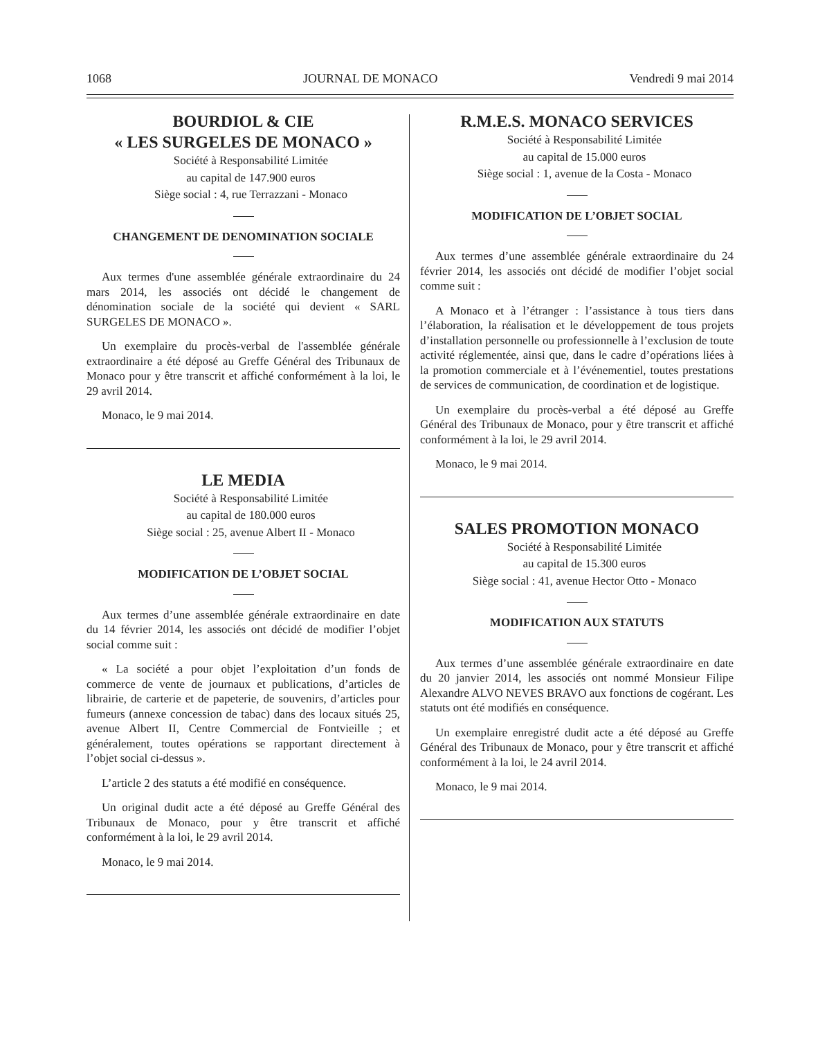1068 JOURNAL DE MONACO Vendredi 9 mai 2014
BOURDIOL & CIE
« LES SURGELES DE MONACO »
Société à Responsabilité Limitée
au capital de 147.900 euros
Siège social : 4, rue Terrazzani - Monaco
CHANGEMENT DE DENOMINATION SOCIALE
Aux termes d'une assemblée générale extraordinaire du 24 mars 2014, les associés ont décidé le changement de dénomination sociale de la société qui devient « SARL SURGELES DE MONACO ».
Un exemplaire du procès-verbal de l'assemblée générale extraordinaire a été déposé au Greffe Général des Tribunaux de Monaco pour y être transcrit et affiché conformément à la loi, le 29 avril 2014.
Monaco, le 9 mai 2014.
LE MEDIA
Société à Responsabilité Limitée
au capital de 180.000 euros
Siège social : 25, avenue Albert II - Monaco
MODIFICATION DE L’OBJET SOCIAL
Aux termes d’une assemblée générale extraordinaire en date du 14 février 2014, les associés ont décidé de modifier l’objet social comme suit :
« La société a pour objet l’exploitation d’un fonds de commerce de vente de journaux et publications, d’articles de librairie, de carterie et de papeterie, de souvenirs, d’articles pour fumeurs (annexe concession de tabac) dans des locaux situés 25, avenue Albert II, Centre Commercial de Fontvieille ; et généralement, toutes opérations se rapportant directement à l’objet social ci-dessus ».
L’article 2 des statuts a été modifié en conséquence.
Un original dudit acte a été déposé au Greffe Général des Tribunaux de Monaco, pour y être transcrit et affiché conformément à la loi, le 29 avril 2014.
Monaco, le 9 mai 2014.
R.M.E.S. MONACO SERVICES
Société à Responsabilité Limitée
au capital de 15.000 euros
Siège social : 1, avenue de la Costa - Monaco
MODIFICATION DE L’OBJET SOCIAL
Aux termes d’une assemblée générale extraordinaire du 24 février 2014, les associés ont décidé de modifier l’objet social comme suit :
A Monaco et à l’étranger : l’assistance à tous tiers dans l’élaboration, la réalisation et le développement de tous projets d’installation personnelle ou professionnelle à l’exclusion de toute activité réglementée, ainsi que, dans le cadre d’opérations liées à la promotion commerciale et à l’événementiel, toutes prestations de services de communication, de coordination et de logistique.
Un exemplaire du procès-verbal a été déposé au Greffe Général des Tribunaux de Monaco, pour y être transcrit et affiché conformément à la loi, le 29 avril 2014.
Monaco, le 9 mai 2014.
SALES PROMOTION MONACO
Société à Responsabilité Limitée
au capital de 15.300 euros
Siège social : 41, avenue Hector Otto - Monaco
MODIFICATION AUX STATUTS
Aux termes d’une assemblée générale extraordinaire en date du 20 janvier 2014, les associés ont nommé Monsieur Filipe Alexandre ALVO NEVES BRAVO aux fonctions de cogérant. Les statuts ont été modifiés en conséquence.
Un exemplaire enregistré dudit acte a été déposé au Greffe Général des Tribunaux de Monaco, pour y être transcrit et affiché conformément à la loi, le 24 avril 2014.
Monaco, le 9 mai 2014.